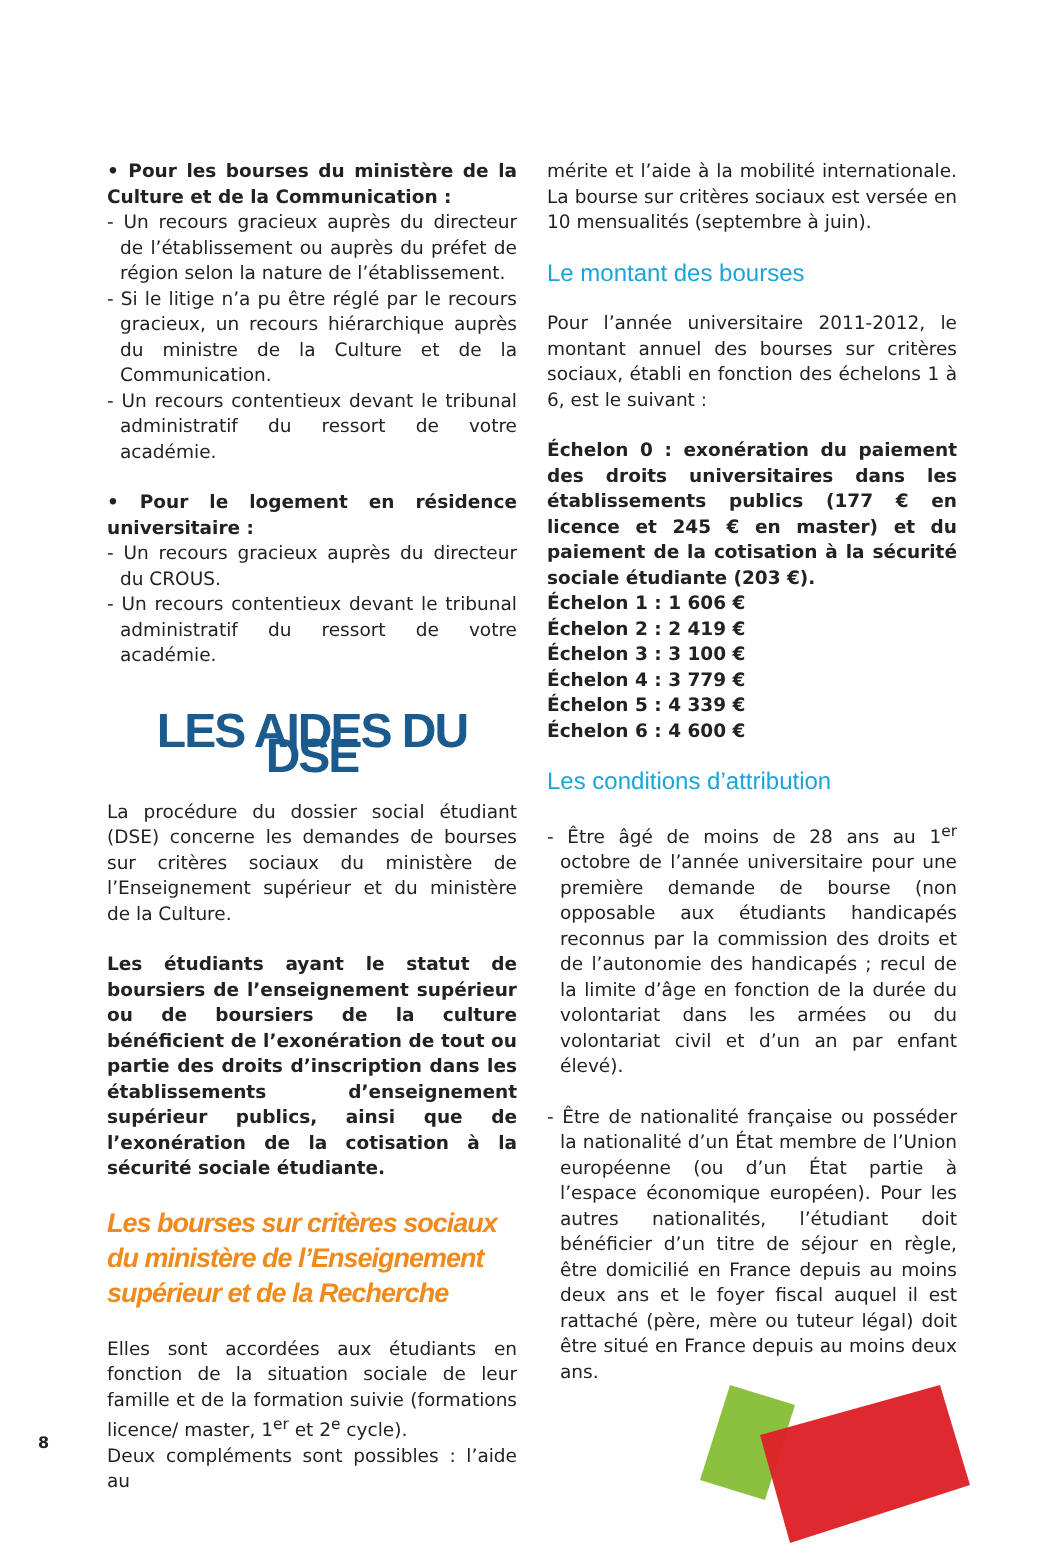• Pour les bourses du ministère de la Culture et de la Communication :
- Un recours gracieux auprès du directeur de l’établissement ou auprès du préfet de région selon la nature de l’établissement.
- Si le litige n’a pu être réglé par le recours gracieux, un recours hiérarchique auprès du ministre de la Culture et de la Communication.
- Un recours contentieux devant le tribunal administratif du ressort de votre académie.
• Pour le logement en résidence universitaire :
- Un recours gracieux auprès du directeur du CROUS.
- Un recours contentieux devant le tribunal administratif du ressort de votre académie.
LES AIDES DU DSE
La procédure du dossier social étudiant (DSE) concerne les demandes de bourses sur critères sociaux du ministère de l’Enseignement supérieur et du ministère de la Culture.
Les étudiants ayant le statut de boursiers de l’enseignement supérieur ou de boursiers de la culture bénéficient de l’exonération de tout ou partie des droits d’inscription dans les établissements d’enseignement supérieur publics, ainsi que de l’exonération de la cotisation à la sécurité sociale étudiante.
Les bourses sur critères sociaux
du ministère de l’Enseignement
supérieur et de la Recherche
Elles sont accordées aux étudiants en fonction de la situation sociale de leur famille et de la formation suivie (formations licence/ master, 1<sup>er</sup> et 2<sup>e</sup> cycle).
Deux compléments sont possibles : l’aide au
mérite et l’aide à la mobilité internationale. La bourse sur critères sociaux est versée en 10 mensualités (septembre à juin).
Le montant des bourses
Pour l’année universitaire 2011-2012, le montant annuel des bourses sur critères sociaux, établi en fonction des échelons 1 à 6, est le suivant :
Échelon 0 : exonération du paiement des droits universitaires dans les établissements publics (177 € en licence et 245 € en master) et du paiement de la cotisation à la sécurité sociale étudiante (203 €).
Échelon 1 : 1 606 €
Échelon 2 : 2 419 €
Échelon 3 : 3 100 €
Échelon 4 : 3 779 €
Échelon 5 : 4 339 €
Échelon 6 : 4 600 €
Les conditions d’attribution
- Être âgé de moins de 28 ans au 1<sup>er</sup> octobre de l’année universitaire pour une première demande de bourse (non opposable aux étudiants handicapés reconnus par la commission des droits et de l’autonomie des handicapés ; recul de la limite d’âge en fonction de la durée du volontariat dans les armées ou du volontariat civil et d’un an par enfant élevé).
- Être de nationalité française ou posséder la nationalité d’un État membre de l’Union européenne (ou d’un État partie à l’espace économique européen). Pour les autres nationalités, l’étudiant doit bénéficier d’un titre de séjour en règle, être domicilié en France depuis au moins deux ans et le foyer fiscal auquel il est rattaché (père, mère ou tuteur légal) doit être situé en France depuis au moins deux ans.
8